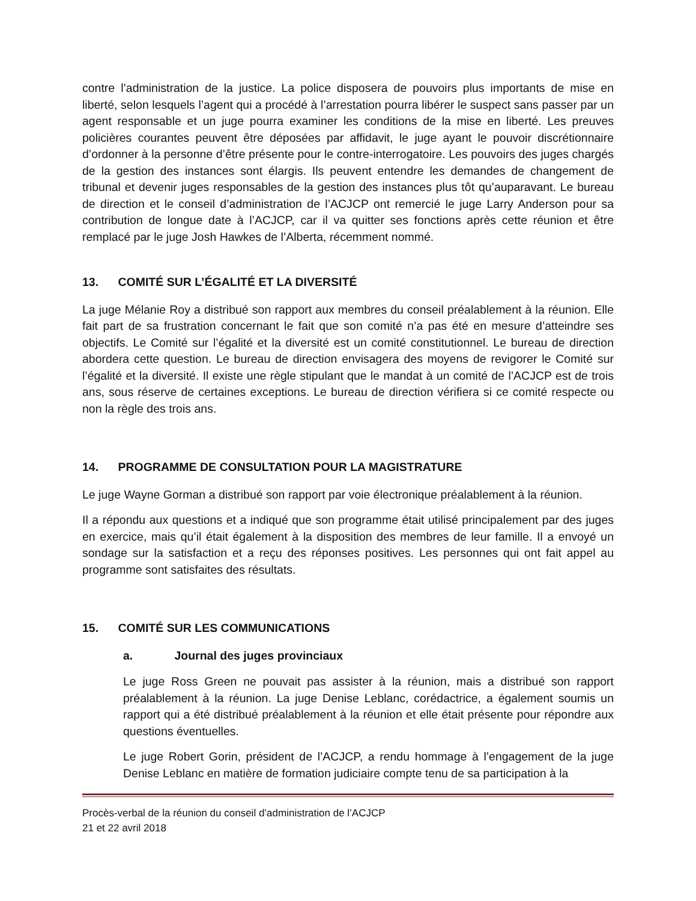contre l’administration de la justice. La police disposera de pouvoirs plus importants de mise en liberté, selon lesquels l’agent qui a procédé à l’arrestation pourra libérer le suspect sans passer par un agent responsable et un juge pourra examiner les conditions de la mise en liberté. Les preuves policières courantes peuvent être déposées par affidavit, le juge ayant le pouvoir discrétionnaire d’ordonner à la personne d’être présente pour le contre-interrogatoire. Les pouvoirs des juges chargés de la gestion des instances sont élargis. Ils peuvent entendre les demandes de changement de tribunal et devenir juges responsables de la gestion des instances plus tôt qu’auparavant. Le bureau de direction et le conseil d’administration de l’ACJCP ont remercié le juge Larry Anderson pour sa contribution de longue date à l’ACJCP, car il va quitter ses fonctions après cette réunion et être remplacé par le juge Josh Hawkes de l’Alberta, récemment nommé.
13. COMITÉ SUR L’ÉGALITÉ ET LA DIVERSITÉ
La juge Mélanie Roy a distribué son rapport aux membres du conseil préalablement à la réunion. Elle fait part de sa frustration concernant le fait que son comité n’a pas été en mesure d’atteindre ses objectifs. Le Comité sur l’égalité et la diversité est un comité constitutionnel. Le bureau de direction abordera cette question. Le bureau de direction envisagera des moyens de revigorer le Comité sur l’égalité et la diversité. Il existe une règle stipulant que le mandat à un comité de l’ACJCP est de trois ans, sous réserve de certaines exceptions. Le bureau de direction vérifiera si ce comité respecte ou non la règle des trois ans.
14. PROGRAMME DE CONSULTATION POUR LA MAGISTRATURE
Le juge Wayne Gorman a distribué son rapport par voie électronique préalablement à la réunion.
Il a répondu aux questions et a indiqué que son programme était utilisé principalement par des juges en exercice, mais qu’il était également à la disposition des membres de leur famille. Il a envoyé un sondage sur la satisfaction et a reçu des réponses positives. Les personnes qui ont fait appel au programme sont satisfaites des résultats.
15. COMITÉ SUR LES COMMUNICATIONS
a. Journal des juges provinciaux
Le juge Ross Green ne pouvait pas assister à la réunion, mais a distribué son rapport préalablement à la réunion. La juge Denise Leblanc, corédactrice, a également soumis un rapport qui a été distribué préalablement à la réunion et elle était présente pour répondre aux questions éventuelles.
Le juge Robert Gorin, président de l’ACJCP, a rendu hommage à l’engagement de la juge Denise Leblanc en matière de formation judiciaire compte tenu de sa participation à la
Procès-verbal de la réunion du conseil d’administration de l’ACJCP
21 et 22 avril 2018